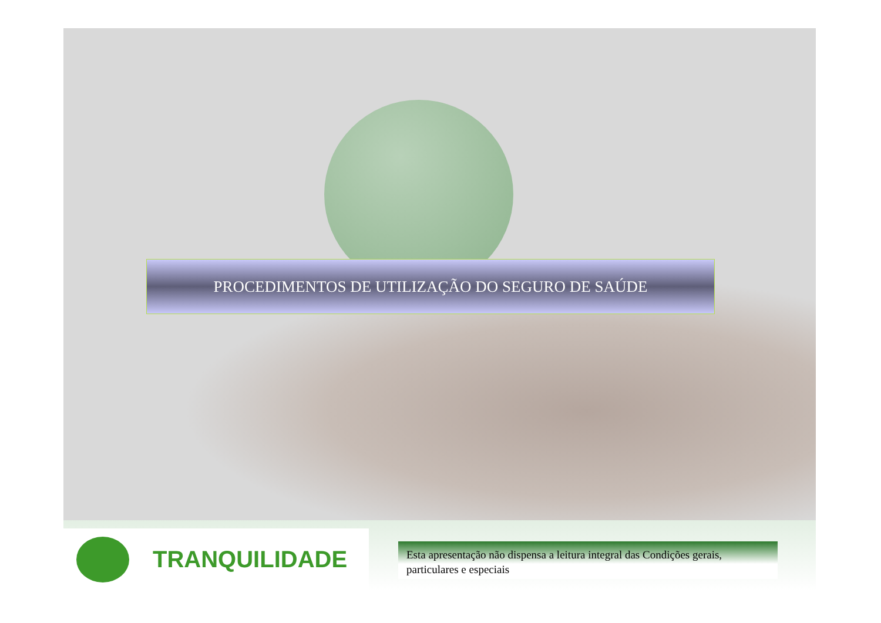PROCEDIMENTOS DE UTILIZAÇÃO DO SEGURO DE SAÚDE
TRANQUILIDADE
Esta apresentação não dispensa a leitura integral das Condições gerais, particulares e especiais